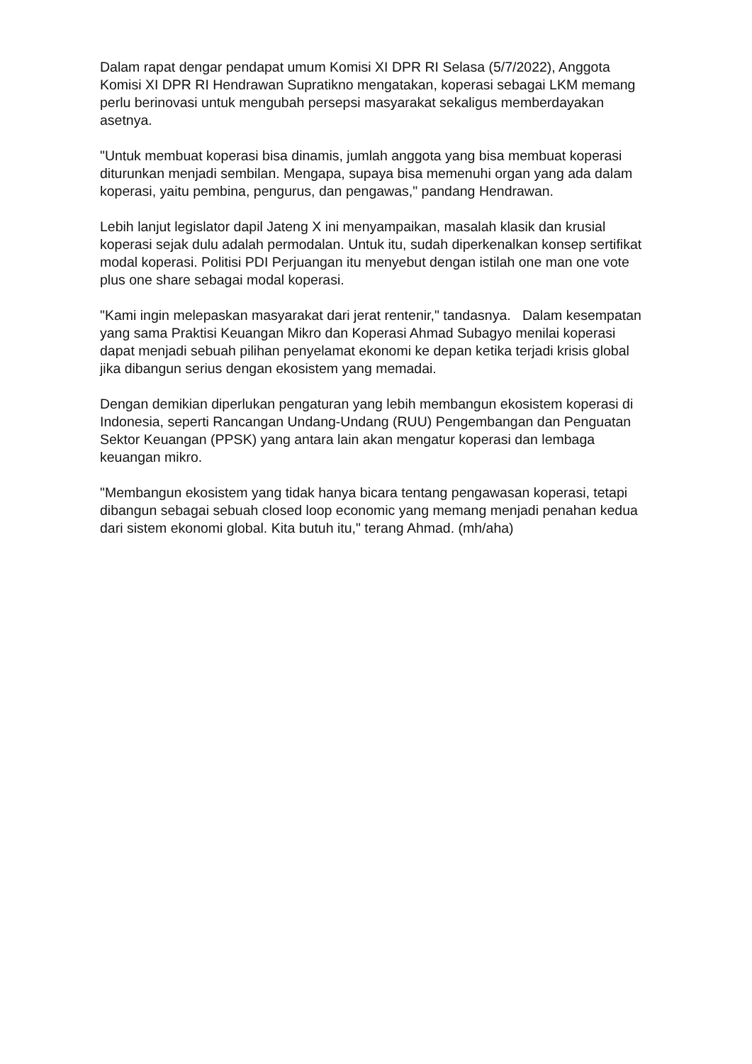Dalam rapat dengar pendapat umum Komisi XI DPR RI Selasa (5/7/2022), Anggota Komisi XI DPR RI Hendrawan Supratikno mengatakan, koperasi sebagai LKM memang perlu berinovasi untuk mengubah persepsi masyarakat sekaligus memberdayakan asetnya.
"Untuk membuat koperasi bisa dinamis, jumlah anggota yang bisa membuat koperasi diturunkan menjadi sembilan. Mengapa, supaya bisa memenuhi organ yang ada dalam koperasi, yaitu pembina, pengurus, dan pengawas," pandang Hendrawan.
Lebih lanjut legislator dapil Jateng X ini menyampaikan, masalah klasik dan krusial koperasi sejak dulu adalah permodalan. Untuk itu, sudah diperkenalkan konsep sertifikat modal koperasi. Politisi PDI Perjuangan itu menyebut dengan istilah one man one vote plus one share sebagai modal koperasi.
"Kami ingin melepaskan masyarakat dari jerat rentenir," tandasnya. Dalam kesempatan yang sama Praktisi Keuangan Mikro dan Koperasi Ahmad Subagyo menilai koperasi dapat menjadi sebuah pilihan penyelamat ekonomi ke depan ketika terjadi krisis global jika dibangun serius dengan ekosistem yang memadai.
Dengan demikian diperlukan pengaturan yang lebih membangun ekosistem koperasi di Indonesia, seperti Rancangan Undang-Undang (RUU) Pengembangan dan Penguatan Sektor Keuangan (PPSK) yang antara lain akan mengatur koperasi dan lembaga keuangan mikro.
"Membangun ekosistem yang tidak hanya bicara tentang pengawasan koperasi, tetapi dibangun sebagai sebuah closed loop economic yang memang menjadi penahan kedua dari sistem ekonomi global. Kita butuh itu," terang Ahmad. (mh/aha)